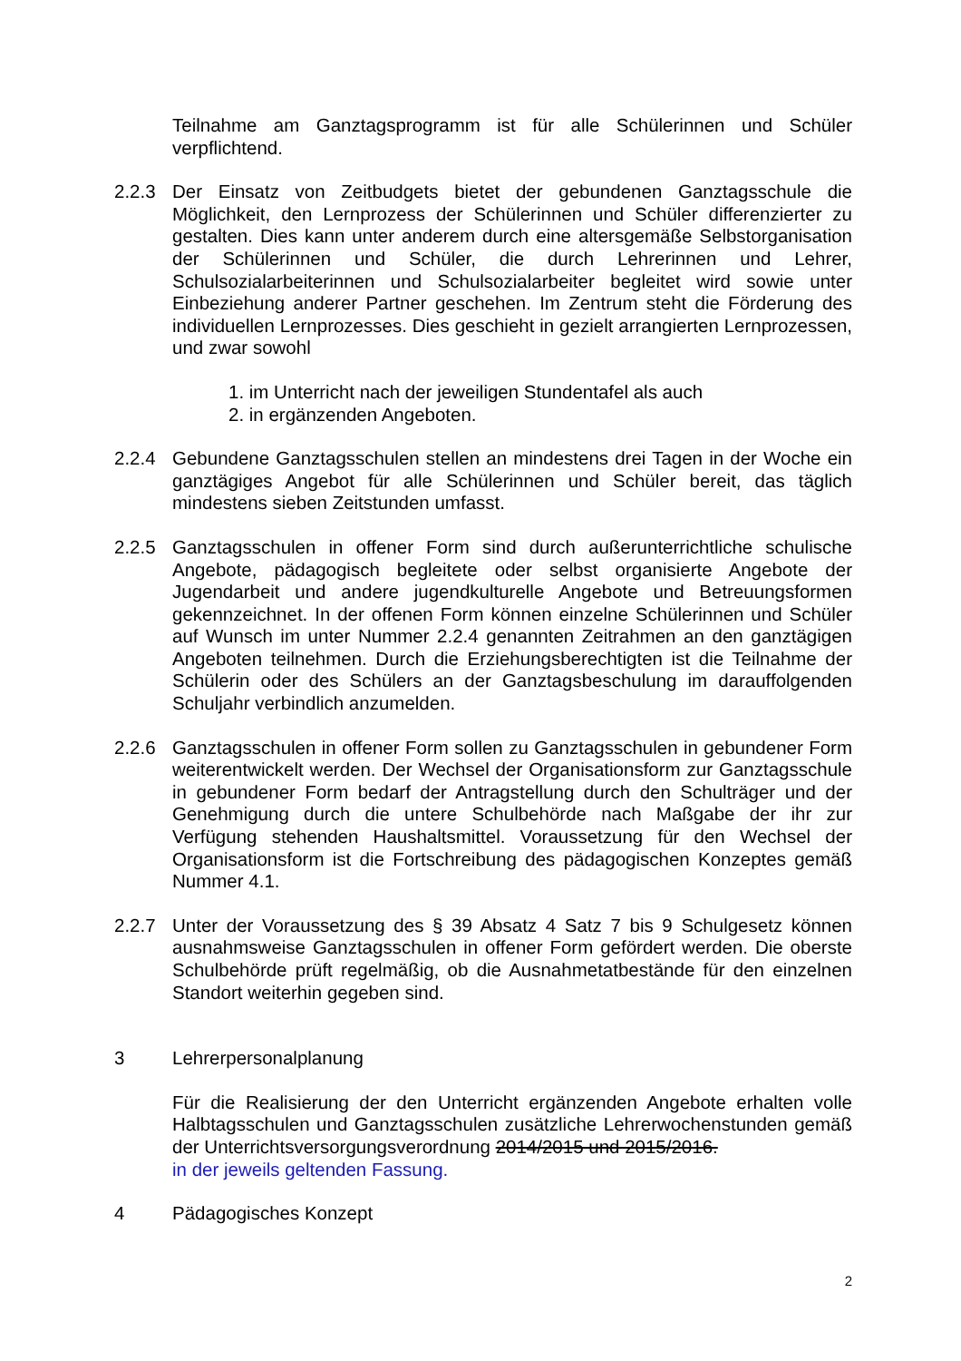Teilnahme am Ganztagsprogramm ist für alle Schülerinnen und Schüler verpflichtend.
2.2.3 Der Einsatz von Zeitbudgets bietet der gebundenen Ganztagsschule die Möglichkeit, den Lernprozess der Schülerinnen und Schüler differenzierter zu gestalten. Dies kann unter anderem durch eine altersgemäße Selbstorganisation der Schülerinnen und Schüler, die durch Lehrerinnen und Lehrer, Schulsozialarbeiterinnen und Schulsozialarbeiter begleitet wird sowie unter Einbeziehung anderer Partner geschehen. Im Zentrum steht die Förderung des individuellen Lernprozesses. Dies geschieht in gezielt arrangierten Lernprozessen, und zwar sowohl
1. im Unterricht nach der jeweiligen Stundentafel als auch
2. in ergänzenden Angeboten.
2.2.4 Gebundene Ganztagsschulen stellen an mindestens drei Tagen in der Woche ein ganztägiges Angebot für alle Schülerinnen und Schüler bereit, das täglich mindestens sieben Zeitstunden umfasst.
2.2.5 Ganztagsschulen in offener Form sind durch außerunterrichtliche schulische Angebote, pädagogisch begleitete oder selbst organisierte Angebote der Jugendarbeit und andere jugendkulturelle Angebote und Betreuungsformen gekennzeichnet. In der offenen Form können einzelne Schülerinnen und Schüler auf Wunsch im unter Nummer 2.2.4 genannten Zeitrahmen an den ganztägigen Angeboten teilnehmen. Durch die Erziehungsberechtigten ist die Teilnahme der Schülerin oder des Schülers an der Ganztagsbeschulung im darauffolgenden Schuljahr verbindlich anzumelden.
2.2.6 Ganztagsschulen in offener Form sollen zu Ganztagsschulen in gebundener Form weiterentwickelt werden. Der Wechsel der Organisationsform zur Ganztagsschule in gebundener Form bedarf der Antragstellung durch den Schulträger und der Genehmigung durch die untere Schulbehörde nach Maßgabe der ihr zur Verfügung stehenden Haushaltsmittel. Voraussetzung für den Wechsel der Organisationsform ist die Fortschreibung des pädagogischen Konzeptes gemäß Nummer 4.1.
2.2.7 Unter der Voraussetzung des § 39 Absatz 4 Satz 7 bis 9 Schulgesetz können ausnahmsweise Ganztagsschulen in offener Form gefördert werden. Die oberste Schulbehörde prüft regelmäßig, ob die Ausnahmetatbestände für den einzelnen Standort weiterhin gegeben sind.
3 Lehrerpersonalplanung
Für die Realisierung der den Unterricht ergänzenden Angebote erhalten volle Halbtagsschulen und Ganztagsschulen zusätzliche Lehrerwochenstunden gemäß der Unterrichtsversorgungsverordnung 2014/2015 und 2015/2016.
in der jeweils geltenden Fassung.
4 Pädagogisches Konzept
2